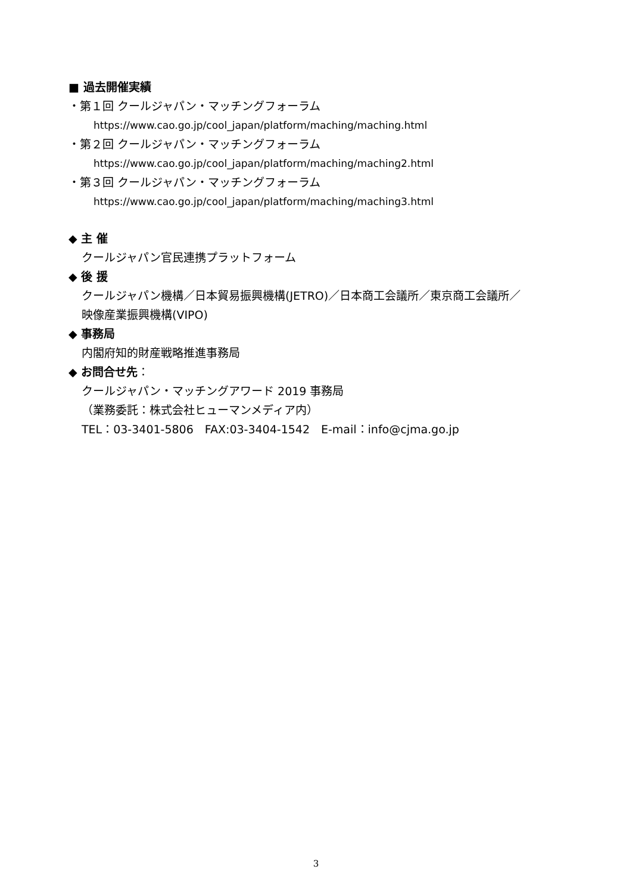■ 過去開催実績
・第１回 クールジャパン・マッチングフォーラム
https://www.cao.go.jp/cool_japan/platform/maching/maching.html
・第２回 クールジャパン・マッチングフォーラム
https://www.cao.go.jp/cool_japan/platform/maching/maching2.html
・第３回 クールジャパン・マッチングフォーラム
https://www.cao.go.jp/cool_japan/platform/maching/maching3.html
◆ 主 催
クールジャパン官民連携プラットフォーム
◆ 後 援
クールジャパン機構／日本貿易振興機構(JETRO)／日本商工会議所／東京商工会議所／
映像産業振興機構(VIPO)
◆ 事務局
内閣府知的財産戦略推進事務局
◆ お問合せ先：
クールジャパン・マッチングアワード 2019 事務局
（業務委託：株式会社ヒューマンメディア内）
TEL：03-3401-5806　FAX:03-3404-1542　E-mail：info@cjma.go.jp
3